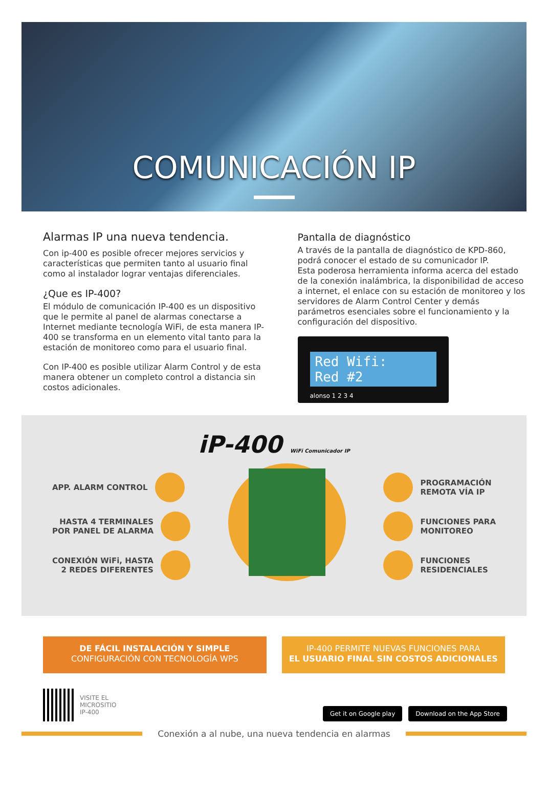COMUNICACIÓN IP
Alarmas IP una nueva tendencia.
Con ip-400 es posible ofrecer mejores servicios y características que permiten tanto al usuario final como al instalador lograr ventajas diferenciales.
¿Que es IP-400?
El módulo de comunicación IP-400 es un dispositivo que le permite al panel de alarmas conectarse a Internet mediante tecnología WiFi, de esta manera IP-400 se transforma en un elemento vital tanto para la estación de monitoreo como para el usuario final.
Con IP-400 es posible utilizar Alarm Control y de esta manera obtener un completo control a distancia sin costos adicionales.
Pantalla de diagnóstico
A través de la pantalla de diagnóstico de KPD-860, podrá conocer el estado de su comunicador IP.
Esta poderosa herramienta informa acerca del estado de la conexión inalámbrica, la disponibilidad de acceso a internet, el enlace con su estación de monitoreo y los servidores de Alarm Control Center y demás parámetros esenciales sobre el funcionamiento y la configuración del dispositivo.
Red Wifi:
Red #2
alonso 1 2 3 4
iP-400 WiFi Comunicador IP
APP. ALARM CONTROL
HASTA 4 TERMINALES
POR PANEL DE ALARMA
CONEXIÓN WiFi, HASTA
2 REDES DIFERENTES
PROGRAMACIÓN
REMOTA VÍA IP
FUNCIONES PARA
MONITOREO
FUNCIONES
RESIDENCIALES
DE FÁCIL INSTALACIÓN Y SIMPLE
CONFIGURACIÓN CON TECNOLOGÍA WPS
IP-400 PERMITE NUEVAS FUNCIONES PARA
EL USUARIO FINAL SIN COSTOS ADICIONALES
VISITE EL
MICROSITIO
IP-400
Get it on Google play Download on the App Store
Conexión a al nube, una nueva tendencia en alarmas